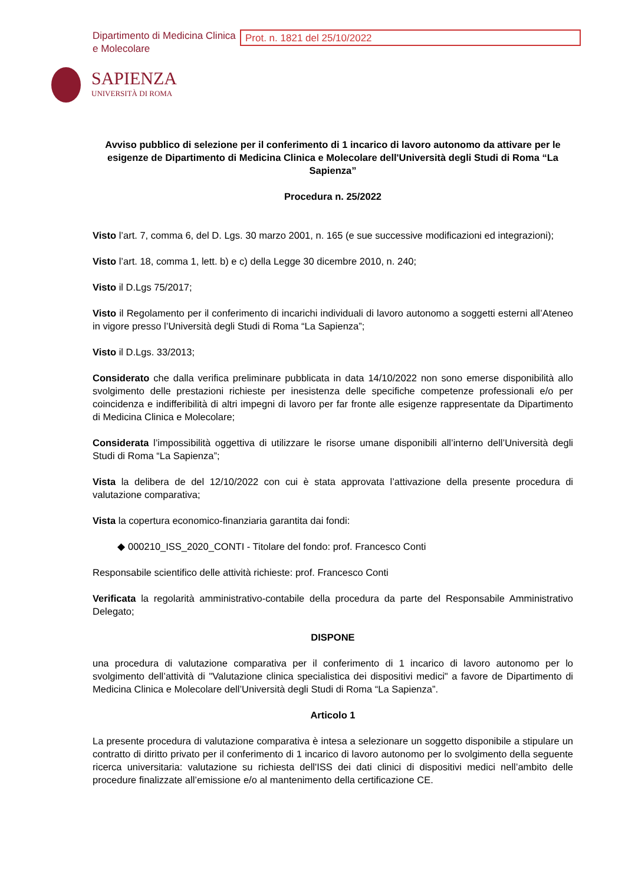Dipartimento di Medicina Clinica e Molecolare
Prot. n. 1821 del 25/10/2022
SAPIENZA
UNIVERSITÀ DI ROMA
Avviso pubblico di selezione per il conferimento di 1 incarico di lavoro autonomo da attivare per le esigenze de Dipartimento di Medicina Clinica e Molecolare dell'Università degli Studi di Roma “La Sapienza”
Procedura n. 25/2022
Visto l’art. 7, comma 6, del D. Lgs. 30 marzo 2001, n. 165 (e sue successive modificazioni ed integrazioni);
Visto l’art. 18, comma 1, lett. b) e c) della Legge 30 dicembre 2010, n. 240;
Visto il D.Lgs 75/2017;
Visto il Regolamento per il conferimento di incarichi individuali di lavoro autonomo a soggetti esterni all’Ateneo in vigore presso l’Università degli Studi di Roma “La Sapienza”;
Visto il D.Lgs. 33/2013;
Considerato che dalla verifica preliminare pubblicata in data 14/10/2022 non sono emerse disponibilità allo svolgimento delle prestazioni richieste per inesistenza delle specifiche competenze professionali e/o per coincidenza e indifferibilità di altri impegni di lavoro per far fronte alle esigenze rappresentate da Dipartimento di Medicina Clinica e Molecolare;
Considerata l’impossibilità oggettiva di utilizzare le risorse umane disponibili all’interno dell’Università degli Studi di Roma “La Sapienza”;
Vista la delibera de del 12/10/2022 con cui è stata approvata l’attivazione della presente procedura di valutazione comparativa;
Vista la copertura economico-finanziaria garantita dai fondi:
000210_ISS_2020_CONTI - Titolare del fondo: prof. Francesco Conti
Responsabile scientifico delle attività richieste: prof. Francesco Conti
Verificata la regolarità amministrativo-contabile della procedura da parte del Responsabile Amministrativo Delegato;
DISPONE
una procedura di valutazione comparativa per il conferimento di 1 incarico di lavoro autonomo per lo svolgimento dell’attività di "Valutazione clinica specialistica dei dispositivi medici" a favore de Dipartimento di Medicina Clinica e Molecolare dell’Università degli Studi di Roma “La Sapienza”.
Articolo 1
La presente procedura di valutazione comparativa è intesa a selezionare un soggetto disponibile a stipulare un contratto di diritto privato per il conferimento di 1 incarico di lavoro autonomo per lo svolgimento della seguente ricerca universitaria: valutazione su richiesta dell'ISS dei dati clinici di dispositivi medici nell’ambito delle procedure finalizzate all’emissione e/o al mantenimento della certificazione CE.